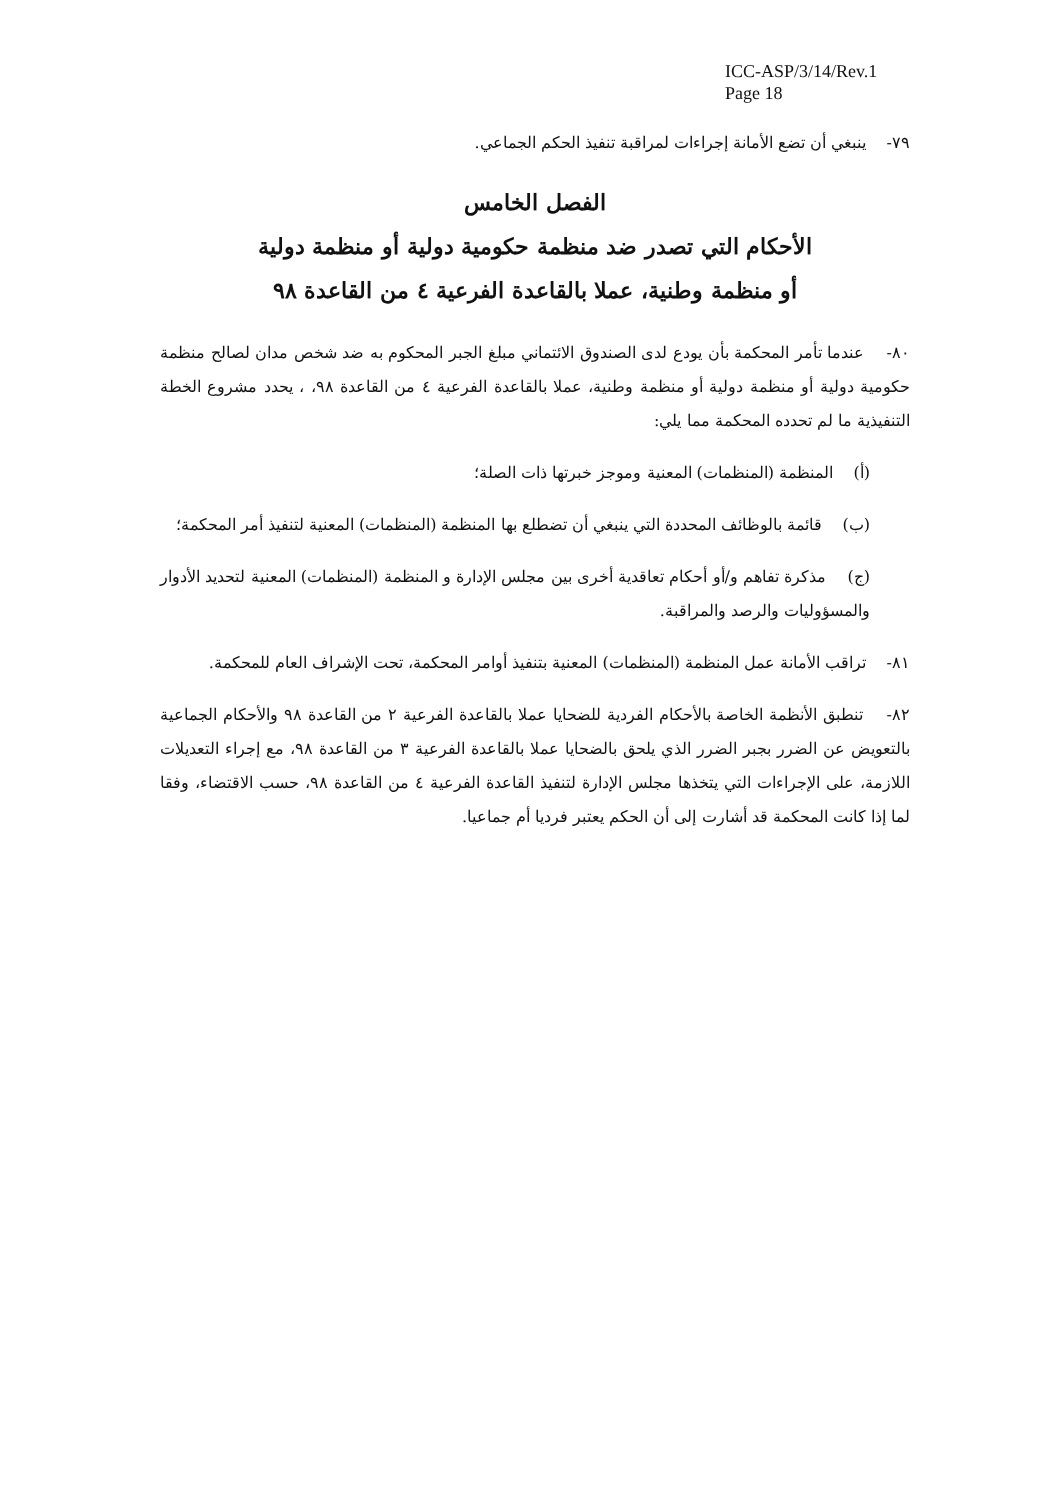ICC-ASP/3/14/Rev.1
Page 18
٧٩- ينبغي أن تضع الأمانة إجراءات لمراقبة تنفيذ الحكم الجماعي.
الفصل الخامس
الأحكام التي تصدر ضد منظمة حكومية دولية أو منظمة دولية
أو منظمة وطنية، عملا بالقاعدة الفرعية ٤ من القاعدة ٩٨
٨٠- عندما تأمر المحكمة بأن يودع لدى الصندوق الائتماني مبلغ الجبر المحكوم به ضد شخص مدان لصالح منظمة حكومية دولية أو منظمة دولية أو منظمة وطنية، عملا بالقاعدة الفرعية ٤ من القاعدة ٩٨، ، يحدد مشروع الخطة التنفيذية ما لم تحدده المحكمة مما يلي:
(أ) المنظمة (المنظمات) المعنية وموجز خبرتها ذات الصلة؛
(ب) قائمة بالوظائف المحددة التي ينبغي أن تضطلع بها المنظمة (المنظمات) المعنية لتنفيذ أمر المحكمة؛
(ج) مذكرة تفاهم و/أو أحكام تعاقدية أخرى بين مجلس الإدارة و المنظمة (المنظمات) المعنية لتحديد الأدوار والمسؤوليات والرصد والمراقبة.
٨١- تراقب الأمانة عمل المنظمة (المنظمات) المعنية بتنفيذ أوامر المحكمة، تحت الإشراف العام للمحكمة.
٨٢- تنطبق الأنظمة الخاصة بالأحكام الفردية للضحايا عملا بالقاعدة الفرعية ٢ من القاعدة ٩٨ والأحكام الجماعية بالتعويض عن الضرر بجبر الضرر الذي يلحق بالضحايا عملا بالقاعدة الفرعية ٣ من القاعدة ٩٨، مع إجراء التعديلات اللازمة، على الإجراءات التي يتخذها مجلس الإدارة لتنفيذ القاعدة الفرعية ٤ من القاعدة ٩٨، حسب الاقتضاء، وفقا لما إذا كانت المحكمة قد أشارت إلى أن الحكم يعتبر فرديا أم جماعيا.